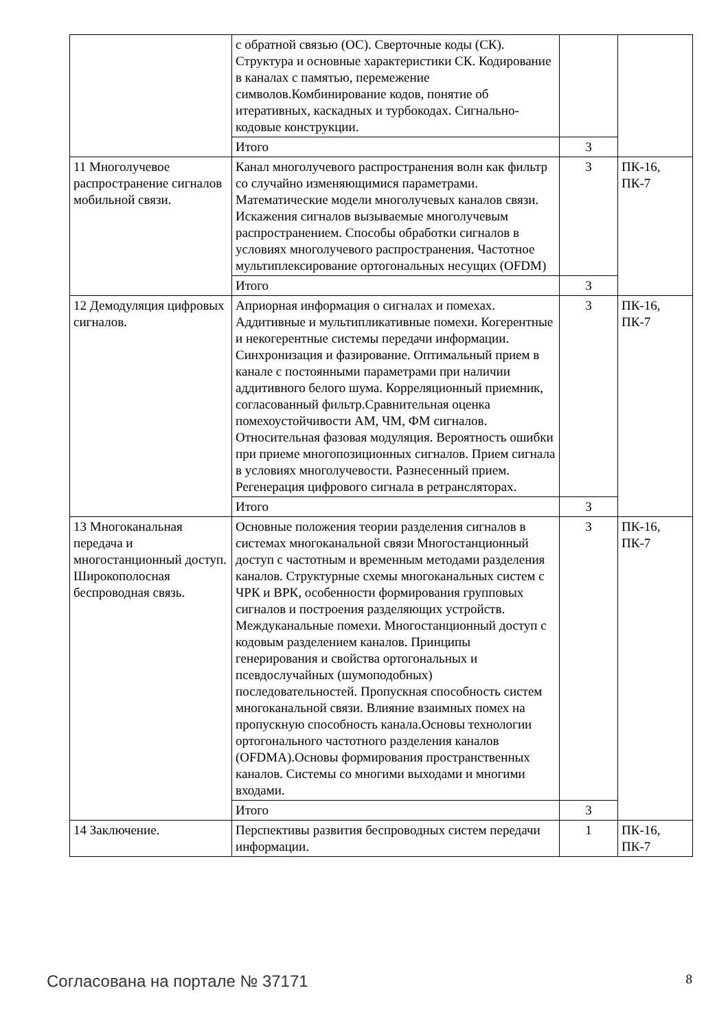| | с обратной связью (ОС). Сверточные коды (СК). Структура и основные характеристики СК. Кодирование в каналах с памятью, перемежение символов.Комбинирование кодов, понятие об итеративных, каскадных и турбокодах. Сигнально-кодовые конструкции. | | |
| | Итого | 3 | |
| 11 Многолучевое распространение сигналов мобильной связи. | Канал многолучевого распространения волн как фильтр со случайно изменяющимися параметрами. Математические модели многолучевых каналов связи. Искажения сигналов вызываемые многолучевым распространением. Способы обработки сигналов в условиях многолучевого распространения. Частотное мультиплексирование ортогональных несущих (OFDM) | 3 | ПК-16, ПК-7 |
| | Итого | 3 | |
| 12 Демодуляция цифровых сигналов. | Априорная информация о сигналах и помехах. Аддитивные и мультипликативные помехи. Когерентные и некогерентные системы передачи информации. Синхронизация и фазирование. Оптимальный прием в канале с постоянными параметрами при наличии аддитивного белого шума. Корреляционный приемник, согласованный фильтр.Сравнительная оценка помехоустойчивости АМ, ЧМ, ФМ сигналов. Относительная фазовая модуляция. Вероятность ошибки при приеме многопозиционных сигналов. Прием сигнала в условиях многолучевости. Разнесенный прием. Регенерация цифрового сигнала в ретрансляторах. | 3 | ПК-16, ПК-7 |
| | Итого | 3 | |
| 13 Многоканальная передача и многостанционный доступ. Широкополосная беспроводная связь. | Основные положения теории разделения сигналов в системах многоканальной связи Многостанционный доступ с частотным и временным методами разделения каналов. Структурные схемы многоканальных систем с ЧРК и ВРК, особенности формирования групповых сигналов и построения разделяющих устройств. Междуканальные помехи. Многостанционный доступ с кодовым разделением каналов. Принципы генерирования и свойства ортогональных и псевдослучайных (шумоподобных) последовательностей. Пропускная способность систем многоканальной связи. Влияние взаимных помех на пропускную способность канала.Основы технологии ортогонального частотного разделения каналов (OFDMA).Основы формирования пространственных каналов. Системы со многими выходами и многими входами. | 3 | ПК-16, ПК-7 |
| | Итого | 3 | |
| 14 Заключение. | Перспективы развития беспроводных систем передачи информации. | 1 | ПК-16, ПК-7 |
Согласована на портале № 37171 8